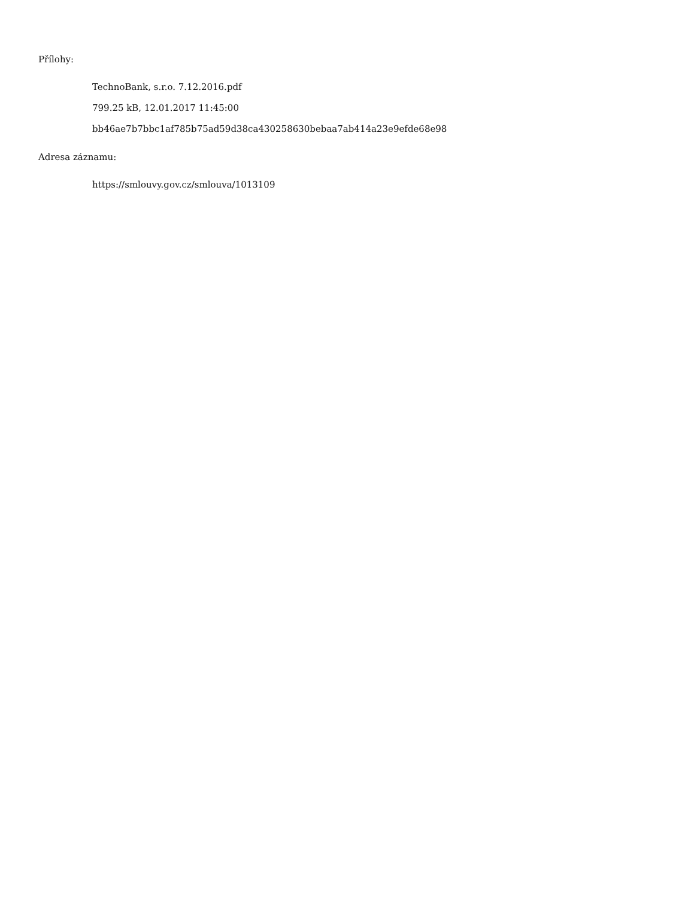Přílohy:
TechnoBank, s.r.o. 7.12.2016.pdf
799.25 kB, 12.01.2017 11:45:00
bb46ae7b7bbc1af785b75ad59d38ca430258630bebaa7ab414a23e9efde68e98
Adresa záznamu:
https://smlouvy.gov.cz/smlouva/1013109